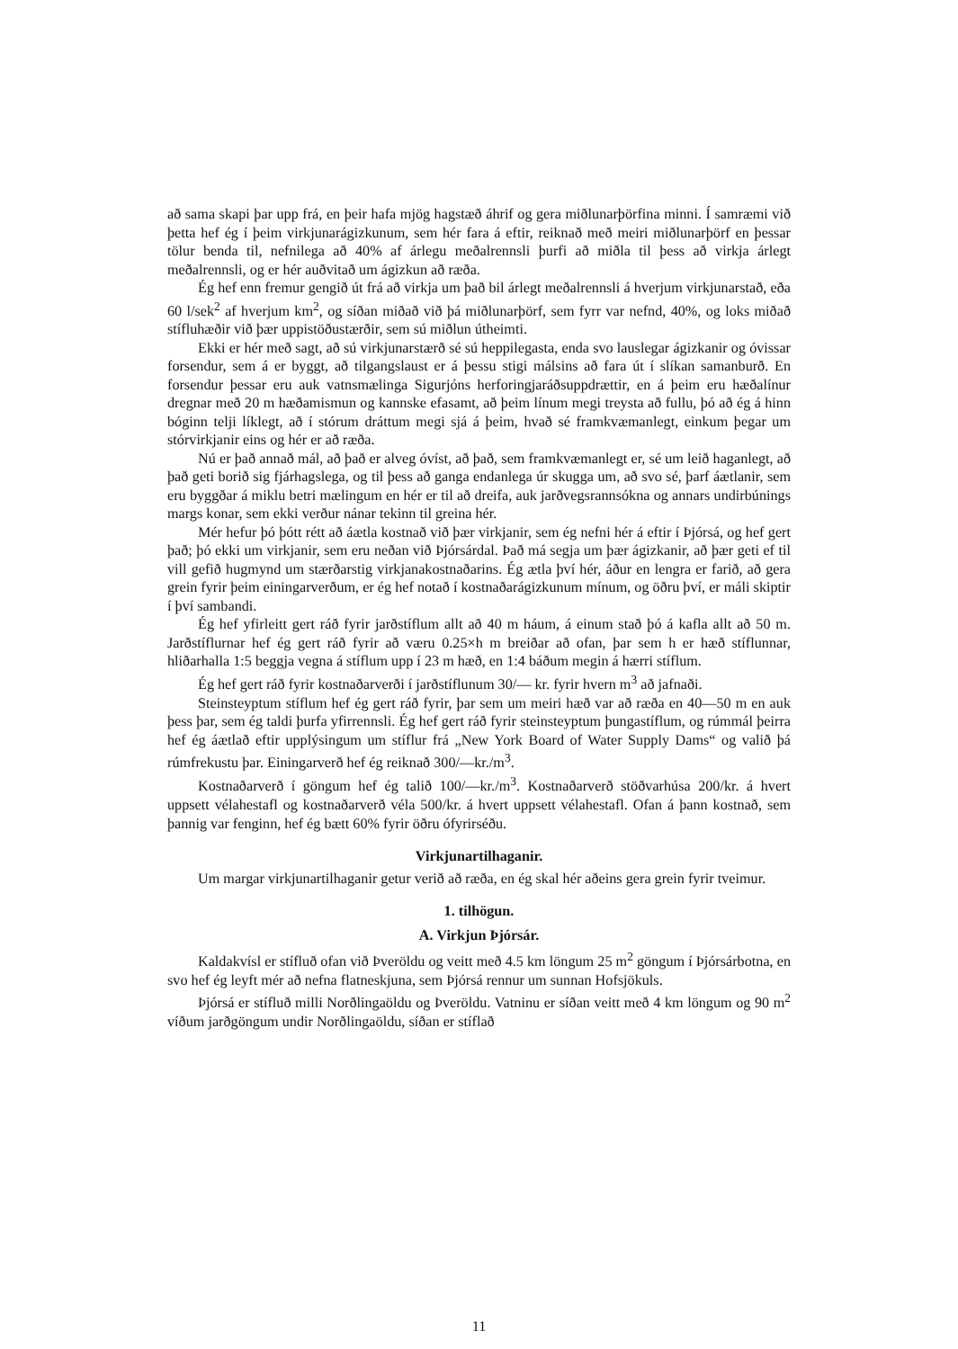að sama skapi þar upp frá, en þeir hafa mjög hagstæð áhrif og gera miðlunarþörfina minni. Í samræmi við þetta hef ég í þeim virkjunarágizkunum, sem hér fara á eftir, reiknað með meiri miðlunarþörf en þessar tölur benda til, nefnilega að 40% af árlegu meðalrennsli þurfi að miðla til þess að virkja árlegt meðalrennsli, og er hér auðvitað um ágizkun að ræða.
Ég hef enn fremur gengið út frá að virkja um það bil árlegt meðalrennsli á hverjum virkjunarstað, eða 60 l/sek<sup>2</sup> af hverjum km<sup>2</sup>, og síðan miðað við þá miðlunarþörf, sem fyrr var nefnd, 40%, og loks miðað stífluhæðir við þær uppistöðustærðir, sem sú miðlun útheimti.
Ekki er hér með sagt, að sú virkjunarstærð sé sú heppilegasta, enda svo lauslegar ágizkanir og óvissar forsendur, sem á er byggt, að tilgangslaust er á þessu stigi málsins að fara út í slíkan samanburð. En forsendur þessar eru auk vatnsmælinga Sigurjóns herforingjaráðsuppdrættir, en á þeim eru hæðalínur dregnar með 20 m hæðamismun og kannske efasamt, að þeim línum megi treysta að fullu, þó að ég á hinn bóginn telji líklegt, að í stórum dráttum megi sjá á þeim, hvað sé framkvæmanlegt, einkum þegar um stórvirkjanir eins og hér er að ræða.
Nú er það annað mál, að það er alveg óvíst, að það, sem framkvæmanlegt er, sé um leið haganlegt, að það geti borið sig fjárhagslega, og til þess að ganga endanlega úr skugga um, að svo sé, þarf áætlanir, sem eru byggðar á miklu betri mælingum en hér er til að dreifa, auk jarðvegsrannsókna og annars undirbúnings margs konar, sem ekki verður nánar tekinn til greina hér.
Mér hefur þó þótt rétt að áætla kostnað við þær virkjanir, sem ég nefni hér á eftir í Þjórsá, og hef gert það; þó ekki um virkjanir, sem eru neðan við Þjórsárdal. Það má segja um þær ágizkanir, að þær geti ef til vill gefið hugmynd um stærðarstig virkjanakostnaðarins. Ég ætla því hér, áður en lengra er farið, að gera grein fyrir þeim einingarverðum, er ég hef notað í kostnaðarágizkunum mínum, og öðru því, er máli skiptir í því sambandi.
Ég hef yfirleitt gert ráð fyrir jarðstíflum allt að 40 m háum, á einum stað þó á kafla allt að 50 m. Jarðstíflurnar hef ég gert ráð fyrir að væru 0.25×h m breiðar að ofan, þar sem h er hæð stíflunnar, hliðarhalla 1:5 beggja vegna á stíflum upp í 23 m hæð, en 1:4 báðum megin á hærri stíflum.
Ég hef gert ráð fyrir kostnaðarverði í jarðstíflunum 30/— kr. fyrir hvern m<sup>3</sup> að jafnaði.
Steinsteyptum stíflum hef ég gert ráð fyrir, þar sem um meiri hæð var að ræða en 40—50 m en auk þess þar, sem ég taldi þurfa yfirrennsli. Ég hef gert ráð fyrir steinsteyptum þungastíflum, og rúmmál þeirra hef ég áætlað eftir upplýsingum um stíflur frá „New York Board of Water Supply Dams“ og valið þá rúmfrekustu þar. Einingarverð hef ég reiknað 300/—kr./m<sup>3</sup>.
Kostnaðarverð í göngum hef ég talið 100/—kr./m<sup>3</sup>. Kostnaðarverð stöðvarhúsa 200/kr. á hvert uppsett vélahestafl og kostnaðarverð véla 500/kr. á hvert uppsett vélahestafl. Ofan á þann kostnað, sem þannig var fenginn, hef ég bætt 60% fyrir öðru ófyrirséðu.
Virkjunartilhaganir.
Um margar virkjunartilhaganir getur verið að ræða, en ég skal hér aðeins gera grein fyrir tveimur.
1. tilhögun.
A. Virkjun Þjórsár.
Kaldakvísl er stífluð ofan við Þveröldu og veitt með 4.5 km löngum 25 m<sup>2</sup> göngum í Þjórsárbotna, en svo hef ég leyft mér að nefna flatneskjuna, sem Þjórsá rennur um sunnan Hofsjökuls.
Þjórsá er stífluð milli Norðlingaöldu og Þveröldu. Vatninu er síðan veitt með 4 km löngum og 90 m<sup>2</sup> víðum jarðgöngum undir Norðlingaöldu, síðan er stíflað
11